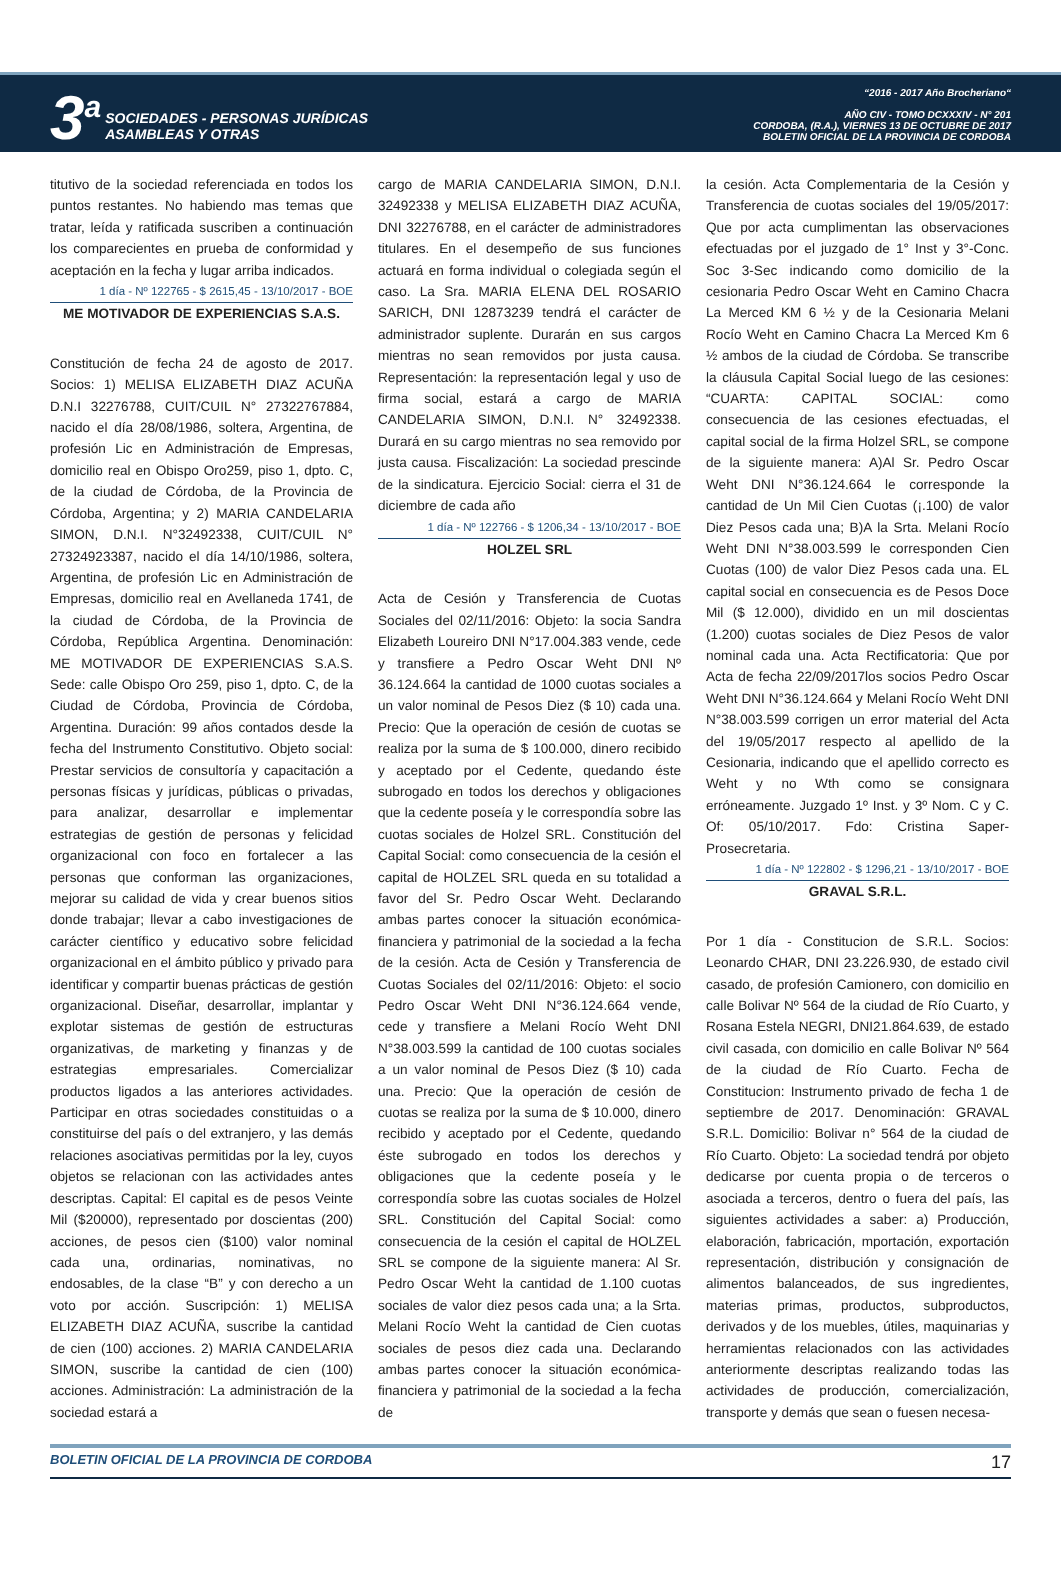3<sup>a</sup>
SOCIEDADES - PERSONAS JURÍDICAS
ASAMBLEAS Y OTRAS
“2016 - 2017 Año Brocheriano“
AÑO CIV - TOMO DCXXXIV - N° 201
CORDOBA, (R.A.), VIERNES 13 DE OCTUBRE DE 2017
BOLETIN OFICIAL DE LA PROVINCIA DE CORDOBA
titutivo de la sociedad referenciada en todos los puntos restantes. No habiendo mas temas que tratar, leída y ratificada suscriben a continuación los comparecientes en prueba de conformidad y aceptación en la fecha y lugar arriba indicados.
1 día - Nº 122765 - $ 2615,45 - 13/10/2017 - BOE
ME MOTIVADOR DE EXPERIENCIAS S.A.S.
Constitución de fecha 24 de agosto de 2017. Socios: 1) MELISA ELIZABETH DIAZ ACUÑA D.N.I 32276788, CUIT/CUIL N° 27322767884, nacido el día 28/08/1986, soltera, Argentina, de profesión Lic en Administración de Empresas, domicilio real en Obispo Oro259, piso 1, dpto. C, de la ciudad de Córdoba, de la Provincia de Córdoba, Argentina; y 2) MARIA CANDELARIA SIMON, D.N.I. N°32492338, CUIT/CUIL N° 27324923387, nacido el día 14/10/1986, soltera, Argentina, de profesión Lic en Administración de Empresas, domicilio real en Avellaneda 1741, de la ciudad de Córdoba, de la Provincia de Córdoba, República Argentina. Denominación: ME MOTIVADOR DE EXPERIENCIAS S.A.S. Sede: calle Obispo Oro 259, piso 1, dpto. C, de la Ciudad de Córdoba, Provincia de Córdoba, Argentina. Duración: 99 años contados desde la fecha del Instrumento Constitutivo. Objeto social: Prestar servicios de consultoría y capacitación a personas físicas y jurídicas, públicas o privadas, para analizar, desarrollar e implementar estrategias de gestión de personas y felicidad organizacional con foco en fortalecer a las personas que conforman las organizaciones, mejorar su calidad de vida y crear buenos sitios donde trabajar; llevar a cabo investigaciones de carácter científico y educativo sobre felicidad organizacional en el ámbito público y privado para identificar y compartir buenas prácticas de gestión organizacional. Diseñar, desarrollar, implantar y explotar sistemas de gestión de estructuras organizativas, de marketing y finanzas y de estrategias empresariales. Comercializar productos ligados a las anteriores actividades. Participar en otras sociedades constituidas o a constituirse del país o del extranjero, y las demás relaciones asociativas permitidas por la ley, cuyos objetos se relacionan con las actividades antes descriptas. Capital: El capital es de pesos Veinte Mil ($20000), representado por doscientas (200) acciones, de pesos cien ($100) valor nominal cada una, ordinarias, nominativas, no endosables, de la clase “B” y con derecho a un voto por acción. Suscripción: 1) MELISA ELIZABETH DIAZ ACUÑA, suscribe la cantidad de cien (100) acciones. 2) MARIA CANDELARIA SIMON, suscribe la cantidad de cien (100) acciones. Administración: La administración de la sociedad estará a
cargo de MARIA CANDELARIA SIMON, D.N.I. 32492338 y MELISA ELIZABETH DIAZ ACUÑA, DNI 32276788, en el carácter de administradores titulares. En el desempeño de sus funciones actuará en forma individual o colegiada según el caso. La Sra. MARIA ELENA DEL ROSARIO SARICH, DNI 12873239 tendrá el carácter de administrador suplente. Durarán en sus cargos mientras no sean removidos por justa causa. Representación: la representación legal y uso de firma social, estará a cargo de MARIA CANDELARIA SIMON, D.N.I. N° 32492338. Durará en su cargo mientras no sea removido por justa causa. Fiscalización: La sociedad prescinde de la sindicatura. Ejercicio Social: cierra el 31 de diciembre de cada año
1 día - Nº 122766 - $ 1206,34 - 13/10/2017 - BOE
HOLZEL SRL
Acta de Cesión y Transferencia de Cuotas Sociales del 02/11/2016: Objeto: la socia Sandra Elizabeth Loureiro DNI N°17.004.383 vende, cede y transfiere a Pedro Oscar Weht DNI Nº 36.124.664 la cantidad de 1000 cuotas sociales a un valor nominal de Pesos Diez ($ 10) cada una. Precio: Que la operación de cesión de cuotas se realiza por la suma de $ 100.000, dinero recibido y aceptado por el Cedente, quedando éste subrogado en todos los derechos y obligaciones que la cedente poseía y le correspondía sobre las cuotas sociales de Holzel SRL. Constitución del Capital Social: como consecuencia de la cesión el capital de HOLZEL SRL queda en su totalidad a favor del Sr. Pedro Oscar Weht. Declarando ambas partes conocer la situación económica- financiera y patrimonial de la sociedad a la fecha de la cesión. Acta de Cesión y Transferencia de Cuotas Sociales del 02/11/2016: Objeto: el socio Pedro Oscar Weht DNI N°36.124.664 vende, cede y transfiere a Melani Rocío Weht DNI N°38.003.599 la cantidad de 100 cuotas sociales a un valor nominal de Pesos Diez ($ 10) cada una. Precio: Que la operación de cesión de cuotas se realiza por la suma de $ 10.000, dinero recibido y aceptado por el Cedente, quedando éste subrogado en todos los derechos y obligaciones que la cedente poseía y le correspondía sobre las cuotas sociales de Holzel SRL. Constitución del Capital Social: como consecuencia de la cesión el capital de HOLZEL SRL se compone de la siguiente manera: Al Sr. Pedro Oscar Weht la cantidad de 1.100 cuotas sociales de valor diez pesos cada una; a la Srta. Melani Rocío Weht la cantidad de Cien cuotas sociales de pesos diez cada una. Declarando ambas partes conocer la situación económica- financiera y patrimonial de la sociedad a la fecha de
la cesión. Acta Complementaria de la Cesión y Transferencia de cuotas sociales del 19/05/2017: Que por acta cumplimentan las observaciones efectuadas por el juzgado de 1° Inst y 3°-Conc. Soc 3-Sec indicando como domicilio de la cesionaria Pedro Oscar Weht en Camino Chacra La Merced KM 6 ½ y de la Cesionaria Melani Rocío Weht en Camino Chacra La Merced Km 6 ½ ambos de la ciudad de Córdoba. Se transcribe la cláusula Capital Social luego de las cesiones: “CUARTA: CAPITAL SOCIAL: como consecuencia de las cesiones efectuadas, el capital social de la firma Holzel SRL, se compone de la siguiente manera: A)Al Sr. Pedro Oscar Weht DNI N°36.124.664 le corresponde la cantidad de Un Mil Cien Cuotas (¡.100) de valor Diez Pesos cada una; B)A la Srta. Melani Rocío Weht DNI N°38.003.599 le corresponden Cien Cuotas (100) de valor Diez Pesos cada una. EL capital social en consecuencia es de Pesos Doce Mil ($ 12.000), dividido en un mil doscientas (1.200) cuotas sociales de Diez Pesos de valor nominal cada una. Acta Rectificatoria: Que por Acta de fecha 22/09/2017los socios Pedro Oscar Weht DNI N°36.124.664 y Melani Rocío Weht DNI N°38.003.599 corrigen un error material del Acta del 19/05/2017 respecto al apellido de la Cesionaria, indicando que el apellido correcto es Weht y no Wth como se consignara erróneamente. Juzgado 1º Inst. y 3º Nom. C y C. Of: 05/10/2017. Fdo: Cristina Saper-Prosecretaria.
1 día - Nº 122802 - $ 1296,21 - 13/10/2017 - BOE
GRAVAL S.R.L.
Por 1 día - Constitucion de S.R.L. Socios: Leonardo CHAR, DNI 23.226.930, de estado civil casado, de profesión Camionero, con domicilio en calle Bolivar Nº 564 de la ciudad de Río Cuarto, y Rosana Estela NEGRI, DNI21.864.639, de estado civil casada, con domicilio en calle Bolivar Nº 564 de la ciudad de Río Cuarto. Fecha de Constitucion: Instrumento privado de fecha 1 de septiembre de 2017. Denominación: GRAVAL S.R.L. Domicilio: Bolivar n° 564 de la ciudad de Río Cuarto. Objeto: La sociedad tendrá por objeto dedicarse por cuenta propia o de terceros o asociada a terceros, dentro o fuera del país, las siguientes actividades a saber: a) Producción, elaboración, fabricación, mportación, exportación representación, distribución y consignación de alimentos balanceados, de sus ingredientes, materias primas, productos, subproductos, derivados y de los muebles, útiles, maquinarias y herramientas relacionados con las actividades anteriormente descriptas realizando todas las actividades de producción, comercialización, transporte y demás que sean o fuesen necesa-
BOLETIN OFICIAL DE LA PROVINCIA DE CORDOBA 17